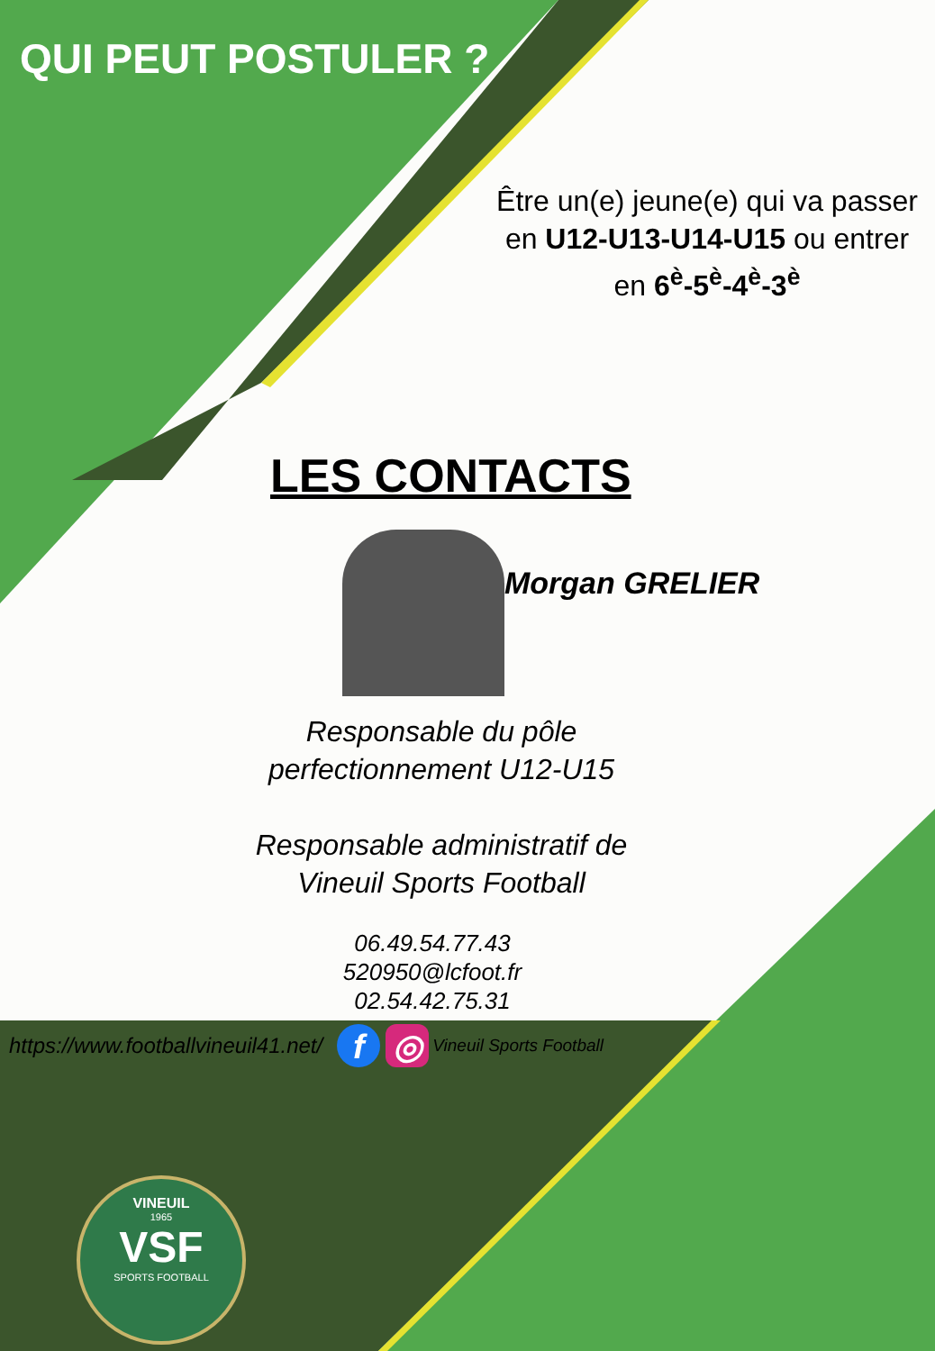QUI PEUT POSTULER ?
Être un(e) jeune(e) qui va passer en U12-U13-U14-U15 ou entrer en 6<sup>è</sup>-5<sup>è</sup>-4<sup>è</sup>-3<sup>è</sup>
LES CONTACTS
Morgan GRELIER
Responsable du pôle
perfectionnement U12-U15
Responsable administratif de
Vineuil Sports Football
06.49.54.77.43
520950@lcfoot.fr
02.54.42.75.31
https://www.footballvineuil41.net/ f ◎ Vineuil Sports Football
VINEUIL
1965
VSF
SPORTS FOOTBALL